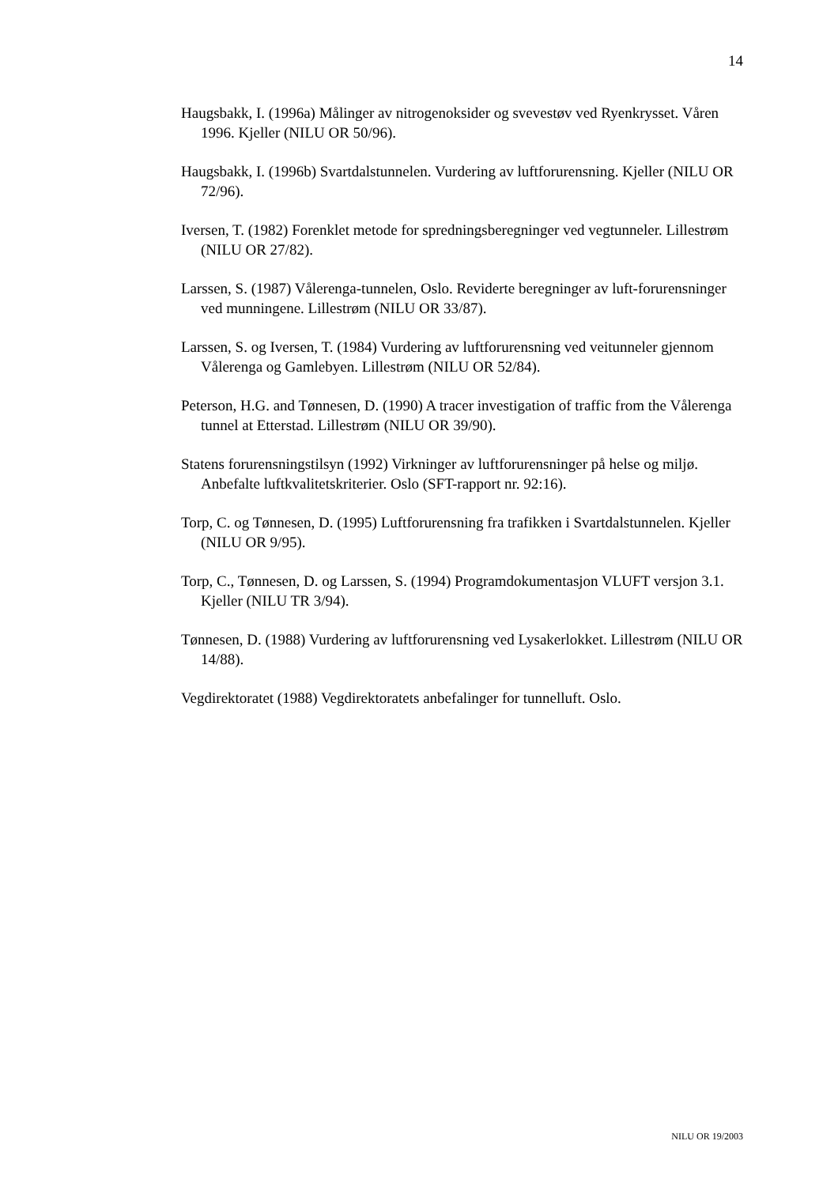14
Haugsbakk, I. (1996a) Målinger av nitrogenoksider og svevestøv ved Ryenkrysset. Våren 1996. Kjeller (NILU OR 50/96).
Haugsbakk, I. (1996b) Svartdalstunnelen. Vurdering av luftforurensning. Kjeller (NILU OR 72/96).
Iversen, T. (1982) Forenklet metode for spredningsberegninger ved vegtunneler. Lillestrøm (NILU OR 27/82).
Larssen, S. (1987) Vålerenga-tunnelen, Oslo. Reviderte beregninger av luft-forurensninger ved munningene. Lillestrøm (NILU OR 33/87).
Larssen, S. og Iversen, T. (1984) Vurdering av luftforurensning ved veitunneler gjennom Vålerenga og Gamlebyen. Lillestrøm (NILU OR 52/84).
Peterson, H.G. and Tønnesen, D. (1990) A tracer investigation of traffic from the Vålerenga tunnel at Etterstad. Lillestrøm (NILU OR 39/90).
Statens forurensningstilsyn (1992) Virkninger av luftforurensninger på helse og miljø. Anbefalte luftkvalitetskriterier. Oslo (SFT-rapport nr. 92:16).
Torp, C. og Tønnesen, D. (1995) Luftforurensning fra trafikken i Svartdalstunnelen. Kjeller (NILU OR 9/95).
Torp, C., Tønnesen, D. og Larssen, S. (1994) Programdokumentasjon VLUFT versjon 3.1. Kjeller (NILU TR 3/94).
Tønnesen, D. (1988) Vurdering av luftforurensning ved Lysakerlokket. Lillestrøm (NILU OR 14/88).
Vegdirektoratet (1988) Vegdirektoratets anbefalinger for tunnelluft. Oslo.
NILU OR 19/2003